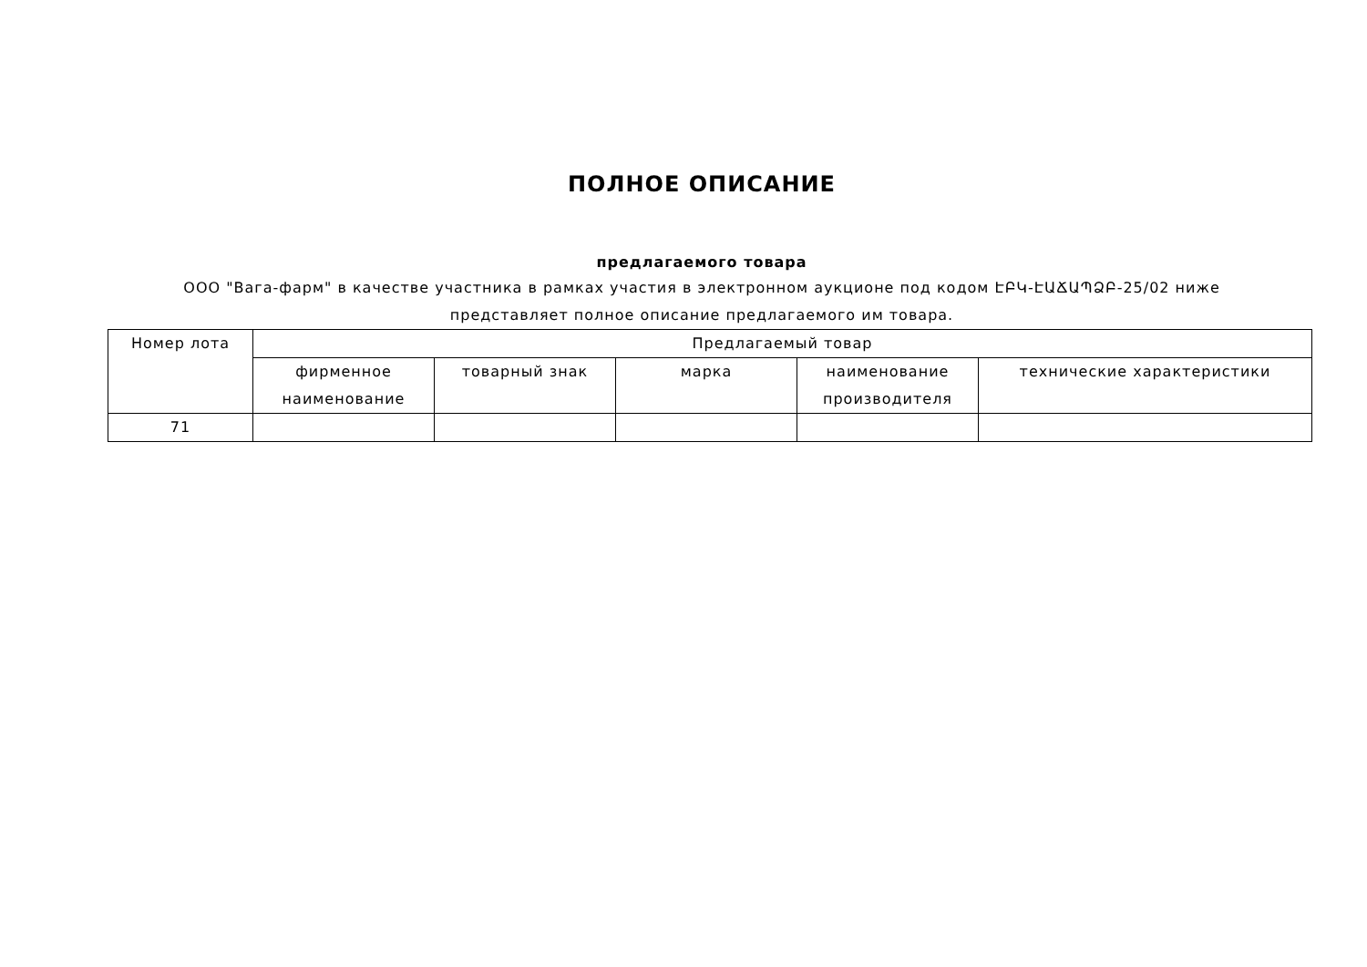ПОЛНОЕ ОПИСАНИЕ
предлагаемого товара
ООО "Вага-фарм" в качестве участника в рамках участия в электронном аукционе под кодом ԷԲԿ-ԷԱՃԱՊՁԲ-25/02 ниже
представляет полное описание предлагаемого им товара.
| Номер лота | Предлагаемый товар | | | | |
| --- | --- | --- | --- | --- | --- |
| | фирменное наименование | товарный знак | марка | наименование производителя | технические характеристики |
| 71 | | | | | |